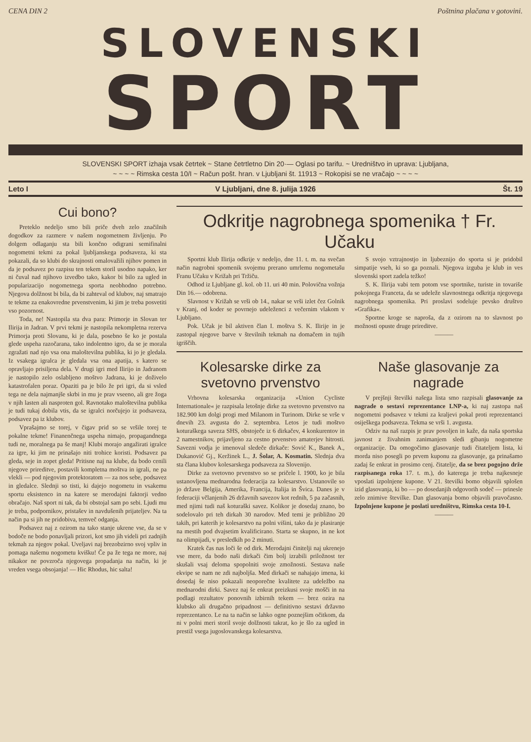CENA DIN 2 Poštnina plačana v gotovini.
SLOVENSKI
SPORT
SLOVENSKI SPORT izhaja vsak četrtek ~ Stane četrtletno Din 20·— Oglasi po tarifu. ~ Uredništvo in uprava: Ljubljana,
~ ~ ~ ~ Rimska cesta 10/I ~ Račun pošt. hran. v Ljubljani št. 11913 ~ Rokopisi se ne vračajo ~ ~ ~ ~
Leto I V Ljubljani, dne 8. julija 1926 Št. 19
Cui bono?
Preteklo nedeljo smo bili priče dveh zelo značilnih dogodkov za razmere v našem nogometnem življenju. Po dolgem odlaganju sta bili končno odigrani semifinalni nogometni tekmi za pokal ljubljanskega podsaveza, ki sta pokazali, da so klubi do skrajnosti omalovažili njihov pomen in da je podsavez po razpisu ten tekem storil usodno napako, ker ni čuval nad njihovo izvedbo tako, kakor bi bilo za ugled in popularizacijo nogometnega sporta neobhodno potrebno. Njegova dolžnost bi bila, da bi zahteval od klubov, naj smatrajo te tekme za enakovredne prvenstvenim, ki jim je treba posvetiti vso pozornost.
Toda, ne! Nastopila sta dva para: Primorje in Slovan ter Ilirija in Jadran. V prvi tekmi je nastopila nekompletna rezerva Primorja proti Slovanu, ki je dala, posebno še ko je postala glede uspeha razočarana, tako indolentno igro, da se je morala zgražati nad njo vsa ona maloštevilna publika, ki jo je gledala. Iz vsakega igralca je gledala vsa ona apatija, s katero se opravljajo prisiljena dela. V drugi igri med Ilirijo in Jadranom je nastopilo zelo oslabljeno moštvo Jadrana, ki je doživelo katastrofalen poraz. Opaziti pa je bilo že pri igri, da si vsled tega ne dela najmanjše skrbi in mu je prav vseeno, ali gre žoga v njih lasten ali nasproten gol. Ravnotako maloštevilna publika je tudi tukaj dobila vtis, da se igralci norčujejo iz podsaveza, podsavez pa iz klubov.
Vprašajmo se torej, v čigav prid so se vršile torej te pokalne tekme! Finanenčnega uspeha nimajo, propagandnega tudi ne, moralnega pa še manj! Klubi morajo angažirati igralce za igre, ki jim ne prinašajo niti trohice koristi. Podsavez pa gleda, seje in zopet gleda! Pritisne naj na klube, da bodo cenili njegove prireditve, postavili kompletna moštva in igrali, ne pa vlekli — pod njegovim protektoratom — za nos sebe, podsavez in gledalce. Slednji so tisti, ki dajejo nogometu in vsakemu sportu eksistenco in na katere se merodajni faktorji vedno obračajo. Naš sport ni tak, da bi obstojal sam po sebi. Ljudi mu je treba, podpornikov, pristašev in navdušenih prijateljev. Na ta način pa si jih ne pridobiva, temveč odganja.
Podsavez naj z ozirom na tako stanje ukrene vse, da se v bodoče ne bodo ponavljali prizori, kot smo jih videli pri zadnjih tekmah za njegov pokal. Uveljavi naj brezobzirno svoj vpliv in pomaga našemu nogometu kvišku! Če pa že tega ne more, naj nikakor ne povzroča njegovega propadanja na način, ki je vreden vsega obsojanja! — Hic Rhodus, hic salta!
Odkritje nagrobnega spomenika † Fr. Učaku
Sportni klub Ilirija odkrije v nedeljo, dne 11. t. m. na svečan način nagrobni spomenik svojemu prerano umrlemu nogometašu Franu Učaku v Križah pri Tržiču.
Odhod iz Ljubljane gl. kol. ob 11. uri 40 min. Polovična vožnja Din 16.— odobrena.
Slavnost v Križah se vrši ob 14., nakar se vrši izlet čez Golnik v Kranj, od koder se povrnejo udeleženci z večernim vlakom v Ljubljano.
Pok. Učak je bil aktiven član I. moštva S. K. Ilirije in je zastopal njegove barve v številnih tekmah na domačem in tujih igriščih.
S svojo vztrajnostjo in ljubeznijo do sporta si je pridobil simpatije vseh, ki so ga poznali. Njegova izguba je klub in ves slovenski sport zadela težko!
S. K. Ilirija vabi tem potom vse sportnike, turiste in tovariše pokojnega Franceta, da se udeleže slavnostnega odkritja njegovega nagrobnega spomenika. Pri proslavi sodeluje pevsko društvo »Grafika«.
Sportne kroge se naproša, da z ozirom na to slavnost po možnosti opuste druge prireditve.
———
Kolesarske dirke za svetovno prvenstvo
Vrhovna kolesarska organizacija »Union Cycliste Internationale« je razpisala letošnje dirke za svetovno prvenstvo na 182.900 km dolgi progi med Milanom in Turinom. Dirke se vrše v dnevih 23. avgusta do 2. septembra. Letos je tudi moštvo koturaškega saveza SHS, obstoječe iz 6 dirkačev, 4 konkurentov in 2 namestnikov, prijavljeno za cestno prvenstvo amaterjev hitrosti. Savezni vodja je imenoval sledeče dirkače: Sović K., Banek A., Dukanović Gj., Keržinek L., J. Šolar, A. Kosmatin. Slednja dva sta člana klubov kolesarskega podsaveza za Slovenijo.
Dirke za svetovno prvenstvo so se pričele l. 1900, ko je bila ustanovljena mednarodna federacija za kolesarstvo. Ustanovile so jo države Belgija, Amerika, Francija, Italija in Švica. Danes je v federaciji včlanjenih 26 državnih savezov kot rednih, 5 pa začasnih, med njimi tudi naš koturaški savez. Kolikor je dosedaj znano, bo sodelovalo pri teh dirkah 30 narodov. Med temi je približno 20 takih, pri katerih je kolesarstvo na polni višini, tako da je plasiranje na mestih pod dvajsetim kvalificirano. Starta se skupno, in ne kot na olimpijadi, v presledkih po 2 minuti.
Kratek čas nas loči še od dirk. Merodajni činitelji naj ukrenejo vse mere, da bodo naši dirkači čim bolj izrabili priložnost ter skušali vsaj deloma spopolniti svoje zmožnosti. Sestava naše ekvipe se nam ne zdi najboljša. Med dirkači se nahajajo imena, ki dosedaj še niso pokazali neoporečne kvalitete za udeležbo na mednarodni dirki. Savez naj še enkrat preizkusi svoje mošči in na podlagi rezultatov ponovnih izbirnih tekem — brez ozira na klubsko ali drugačno pripadnost — definitivno sestavi državno reprezentanco. Le na ta način se lahko ogne poznejšim očitkom, da ni v polni meri storil svoje dolžnosti takrat, ko je šlo za ugled in prestiž vsega jugoslovanskega kolesarstva.
Naše glasovanje za nagrade
V prejšnji številki našega lista smo razpisali glasovanje za nagrade o sestavi reprezentance LNP-a, ki naj zastopa naš nogometni podsavez v tekmi za kraljevi pokal proti reprezentanci osiješkega podsaveza. Tekma se vrši 1. avgusta.
Odziv na naš razpis je prav povoljen in kaže, da naša sportska javnost z živahnim zanimanjem sledi gibanju nogometne organizacije. Da omogočimo glasovanje tudi čitateljem lista, ki morda niso posegli po prvem kuponu za glasovanje, ga prinašamo zadaj še enkrat in prosimo cenj. čitatelje, da se brez pogojno drže razpisanega roka 17. t. m.), do katerega je treba najkesneje vposlati izpolnjene kupone. V 21. številki bomo objavili splošen izid glasovanja, ki bo — po dosedanjih odgovorih sodeč — prinesle zelo znimive številke. Dan glasovanja bomo objavili pravočasno. Izpolnjene kupone je poslati uredništvu, Rimska cesta 10-I.
———